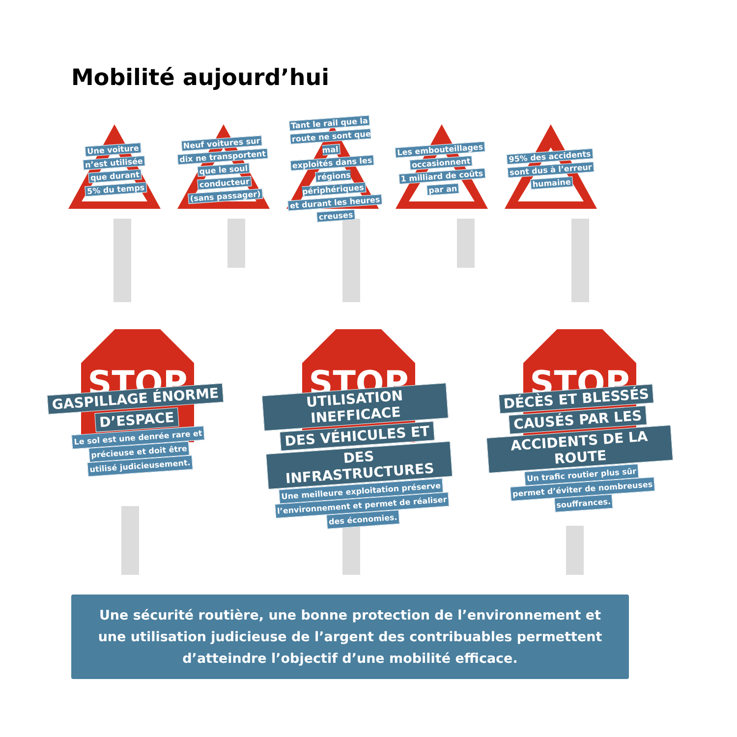Mobilité aujourd’hui
Une voiture
n’est utilisée
que durant
5% du temps
Neuf voitures sur
dix ne transportent
que le soul
conducteur
(sans passager)
Tant le rail que la
route ne sont que mal
exploités dans les
régions périphériques
et durant les heures
creuses
Les embouteillages
occasionnent
1 milliard de coûts
par an
95% des accidents
sont dus à l’erreur
humaine
STOP
GASPILLAGE ÉNORME
D’ESPACE
Le sol est une denrée rare et
précieuse et doit être
utilisé judicieusement.
STOP
UTILISATION INEFFICACE
DES VÉHICULES ET
DES INFRASTRUCTURES
Une meilleure exploitation préserve
l’environnement et permet de réaliser
des économies.
STOP
DÉCÈS ET BLESSÉS
CAUSÉS PAR LES
ACCIDENTS DE LA ROUTE
Un trafic routier plus sûr
permet d’éviter de nombreuses
souffrances.
Une sécurité routière, une bonne protection de l’environnement et
une utilisation judicieuse de l’argent des contribuables permettent
d’atteindre l’objectif d’une mobilité efficace.